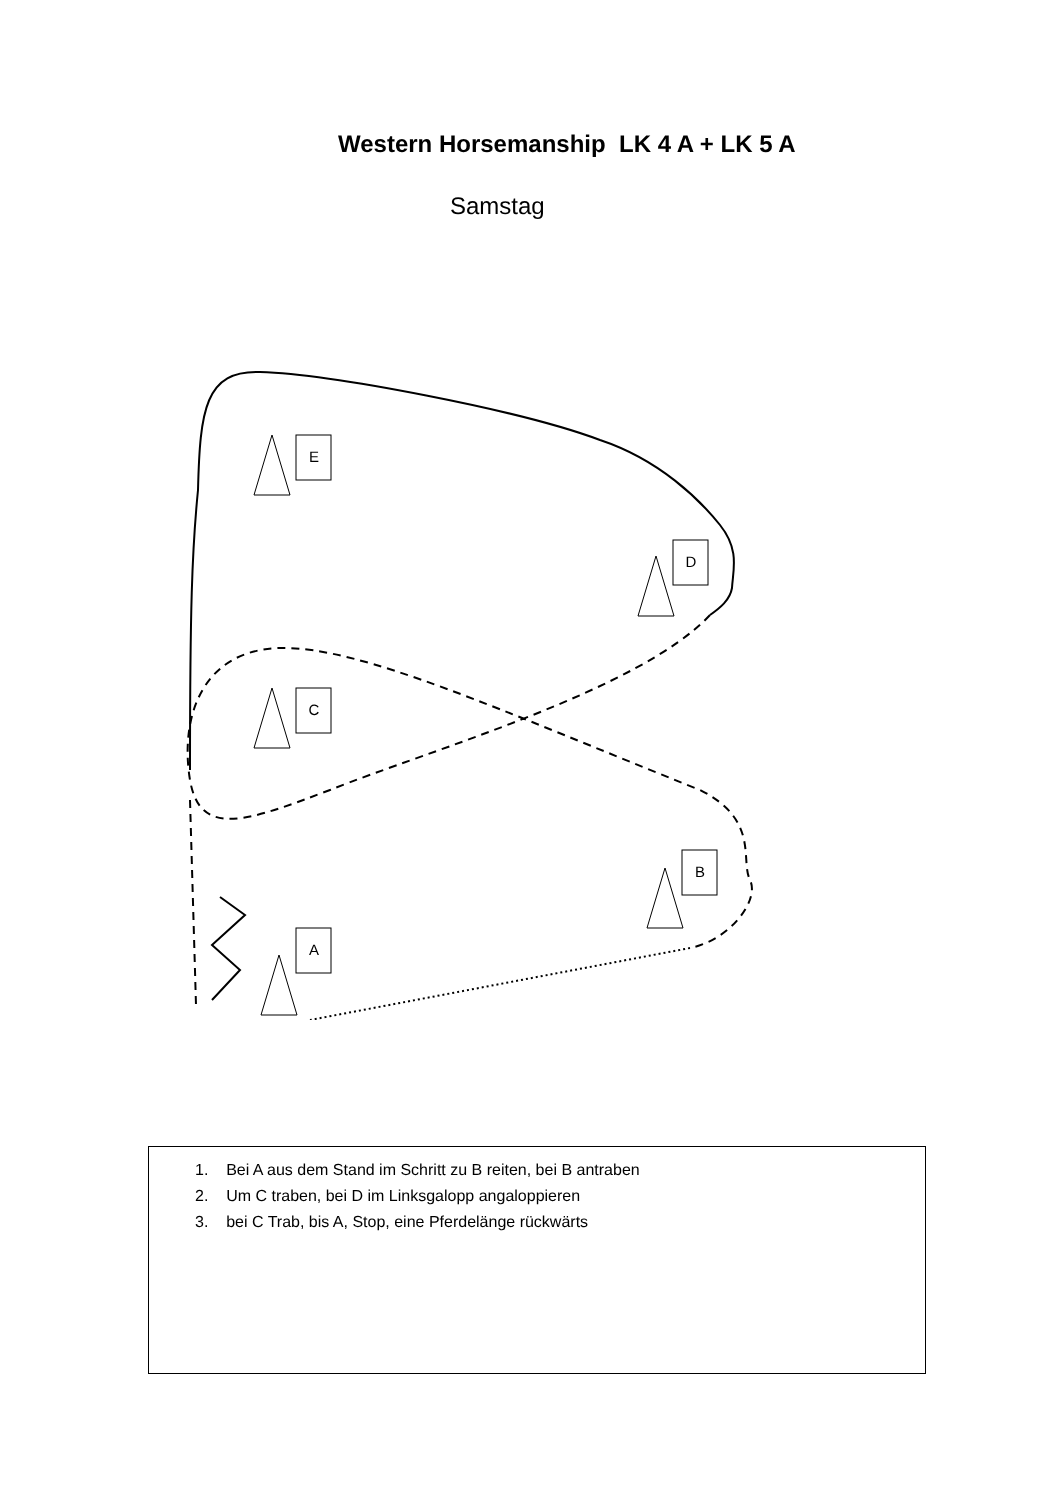Western Horsemanship LK 4 A + LK 5 A
Samstag
E
D
C
B
A
1. Bei A aus dem Stand im Schritt zu B reiten, bei B antraben
2. Um C traben, bei D im Linksgalopp angaloppieren
3. bei C Trab, bis A, Stop, eine Pferdelänge rückwärts